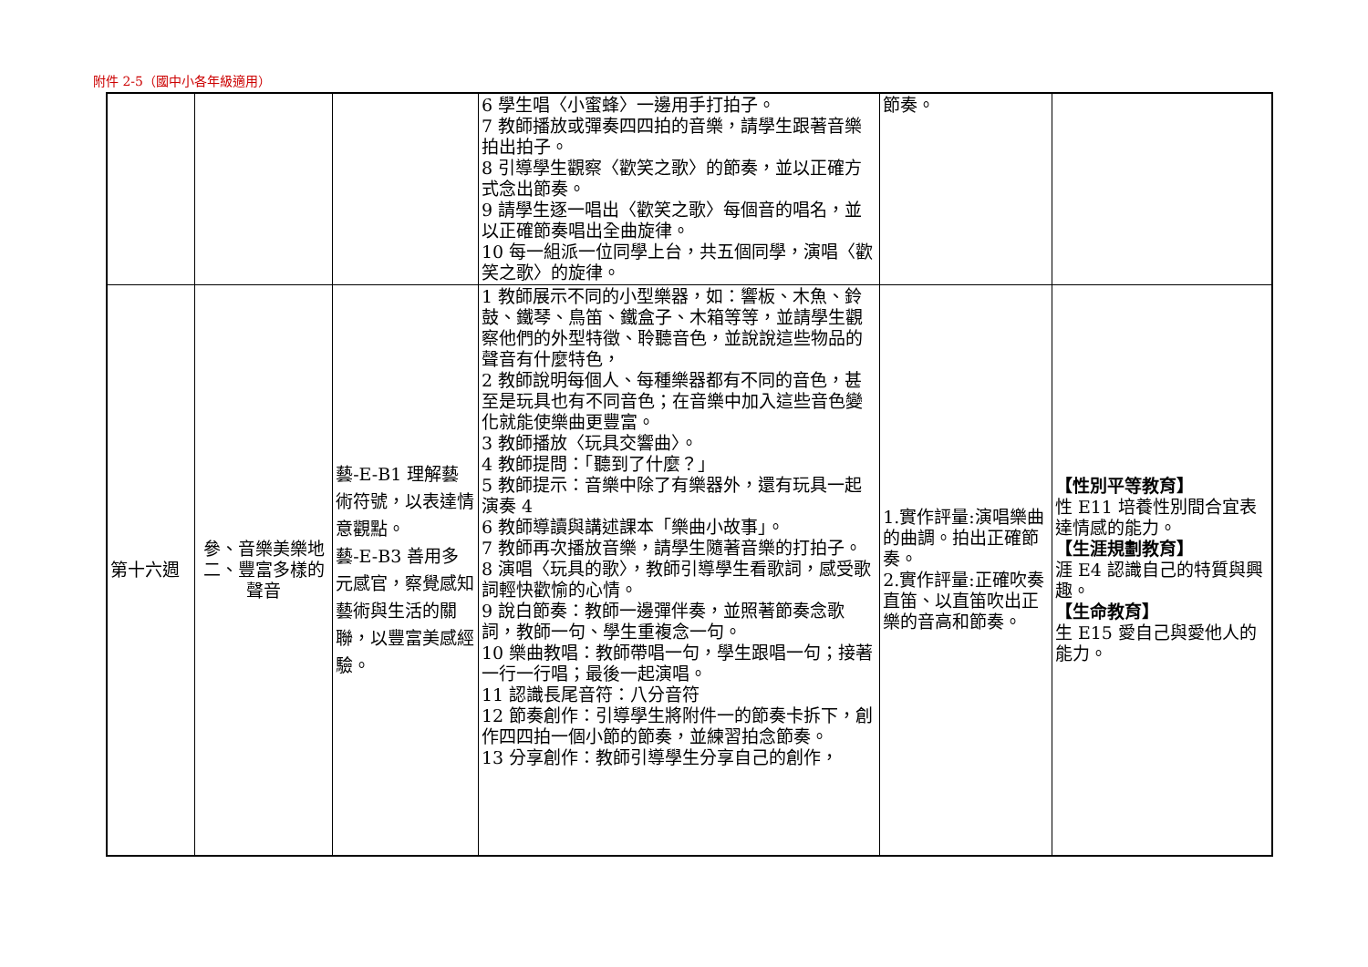附件 2-5（國中小各年級適用）
| | | | 6 學生唱〈小蜜蜂〉一邊用手打拍子。 7 教師播放或彈奏四四拍的音樂，請學生跟著音樂拍出拍子。 8 引導學生觀察〈歡笑之歌〉的節奏，並以正確方式念出節奏。 9 請學生逐一唱出〈歡笑之歌〉每個音的唱名，並以正確節奏唱出全曲旋律。 10 每一組派一位同學上台，共五個同學，演唱〈歡笑之歌〉的旋律。 | 節奏。 | |
| 第十六週 | 參、音樂美樂地 二、豐富多樣的聲音 | 藝-E-B1 理解藝術符號，以表達情意觀點。 藝-E-B3 善用多元感官，察覺感知藝術與生活的關聯，以豐富美感經驗。 | 1 教師展示不同的小型樂器，如：響板、木魚、鈴鼓、鐵琴、鳥笛、鐵盒子、木箱等等，並請學生觀察他們的外型特徵、聆聽音色，並說說這些物品的聲音有什麼特色， 2 教師說明每個人、每種樂器都有不同的音色，甚至是玩具也有不同音色；在音樂中加入這些音色變化就能使樂曲更豐富。 3 教師播放〈玩具交響曲〉。 4 教師提問：「聽到了什麼？」 5 教師提示：音樂中除了有樂器外，還有玩具一起演奏 4 6 教師導讀與講述課本「樂曲小故事」。 7 教師再次播放音樂，請學生隨著音樂的打拍子。 8 演唱〈玩具的歌〉，教師引導學生看歌詞，感受歌詞輕快歡愉的心情。 9 說白節奏：教師一邊彈伴奏，並照著節奏念歌詞，教師一句、學生重複念一句。 10 樂曲教唱：教師帶唱一句，學生跟唱一句；接著一行一行唱；最後一起演唱。 11 認識長尾音符：八分音符 12 節奏創作：引導學生將附件一的節奏卡拆下，創作四四拍一個小節的節奏，並練習拍念節奏。 13 分享創作：教師引導學生分享自己的創作， | 1.實作評量:演唱樂曲的曲調。拍出正確節奏。 2.實作評量:正確吹奏直笛、以直笛吹出正樂的音高和節奏。 | 【性別平等教育】 性 E11 培養性別間合宜表達情感的能力。 【生涯規劃教育】 涯 E4 認識自己的特質與興趣。 【生命教育】 生 E15 愛自己與愛他人的能力。 |